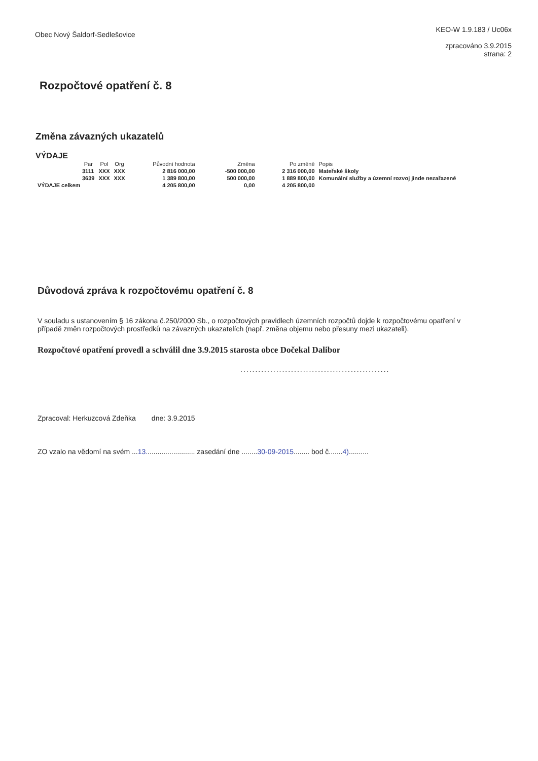Obec Nový Šaldorf-Sedlešovice
KEO-W 1.9.183 / Uc06x
zpracováno 3.9.2015
strana: 2
Rozpočtové opatření č. 8
Změna závazných ukazatelů
VÝDAJE
| | Par | Pol | Org | Původní hodnota | Změna | Po změně | Popis |
| --- | --- | --- | --- | --- | --- | --- | --- |
| | 3111 | XXX | XXX | 2 816 000,00 | -500 000,00 | 2 316 000,00 | Mateřské školy |
| | 3639 | XXX | XXX | 1 389 800,00 | 500 000,00 | 1 889 800,00 | Komunální služby a územní rozvoj jinde nezařazené |
| VÝDAJE celkem | | | | 4 205 800,00 | 0,00 | 4 205 800,00 | |
Důvodová zpráva k rozpočtovému opatření č. 8
V souladu s ustanovením § 16 zákona č.250/2000 Sb., o rozpočtových pravidlech územních rozpočtů dojde k rozpočtovému opatření v případě změn rozpočtových prostředků na závazných ukazatelích (např. změna objemu nebo přesuny mezi ukazateli).
Rozpočtové opatření provedl a schválil dne 3.9.2015 starosta obce Dočekal Dalibor
..................................................
Zpracoval: Herkuzcová Zdeňka dne: 3.9.2015
ZO vzalo na vědomí na svém ...13......................... zasedání dne ........30-09-2015........ bod č.......4)..........